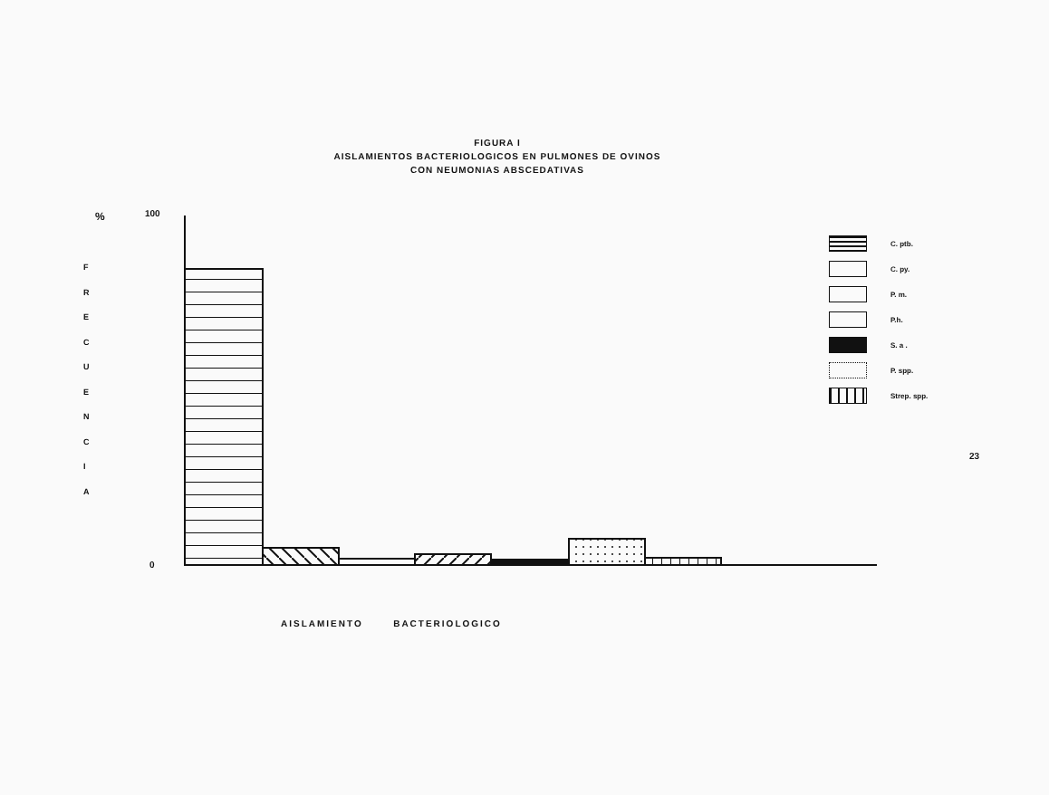FIGURA I
AISLAMIENTOS BACTERIOLOGICOS EN PULMONES DE OVINOS
CON NEUMONIAS ABSCEDATIVAS
% 100
0
F
R
E
C
U
E
N
C
I
A
C. ptb.
C. py.
P. m.
P.h.
S. a .
P. spp.
Strep. spp.
23
AISLAMIENTO BACTERIOLOGICO